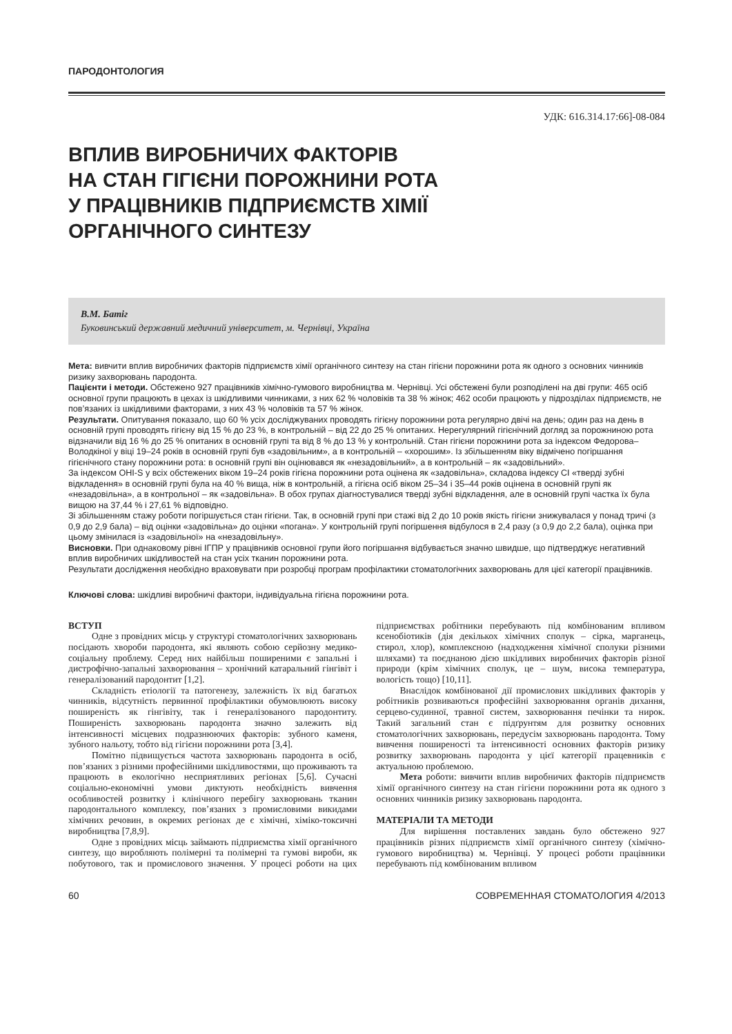ПАРОДОНТОЛОГИЯ
УДК: 616.314.17:66]-08-084
ВПЛИВ ВИРОБНИЧИХ ФАКТОРІВ
НА СТАН ГІГІЄНИ ПОРОЖНИНИ РОТА
У ПРАЦІВНИКІВ ПІДПРИЄМСТВ ХІМІЇ
ОРГАНІЧНОГО СИНТЕЗУ
В.М. Батіг
Буковинський державний медичний університет, м. Чернівці, Україна
Мета: вивчити вплив виробничих факторів підприємств хімії органічного синтезу на стан гігієни порожнини рота як одного з основних чинників ризику захворювань пародонта.
Пацієнти і методи. Обстежено 927 працівників хімічно-гумового виробництва м. Чернівці. Усі обстежені були розподілені на дві групи: 465 осіб основної групи працюють в цехах із шкідливими чинниками, з них 62 % чоловіків та 38 % жінок; 462 особи працюють у підрозділах підприємств, не пов’язаних із шкідливими факторами, з них 43 % чоловіків та 57 % жінок.
Результати. Опитування показало, що 60 % усіх досліджуваних проводять гігієну порожнини рота регулярно двічі на день; один раз на день в основній групі проводять гігієну від 15 % до 23 %, в контрольній – від 22 до 25 % опитаних. Нерегулярний гігієнічний догляд за порожниною рота відзначили від 16 % до 25 % опитаних в основній групі та від 8 % до 13 % у контрольній. Стан гігієни порожнини рота за індексом Федорова–Володкіної у віці 19–24 років в основній групі був «задовільним», а в контрольній – «хорошим». Із збільшенням віку відмічено погіршання гігієнічного стану порожнини рота: в основній групі він оцінювався як «незадовільний», а в контрольній – як «задовільний».
За індексом OHI-S у всіх обстежених віком 19–24 років гігієна порожнини рота оцінена як «задовільна», складова індексу CI «тверді зубні відкладення» в основній групі була на 40 % вища, ніж в контрольній, а гігієна осіб віком 25–34 і 35–44 років оцінена в основній групі як «незадовільна», а в контрольної – як «задовільна». В обох групах діагностувалися тверді зубні відкладення, але в основній групі частка їх була вищою на 37,44 % і 27,61 % відповідно.
Зі збільшенням стажу роботи погіршується стан гігієни. Так, в основній групі при стажі від 2 до 10 років якість гігієни знижувалася у понад тричі (з 0,9 до 2,9 бала) – від оцінки «задовільна» до оцінки «погана». У контрольній групі погіршення відбулося в 2,4 разу (з 0,9 до 2,2 бала), оцінка при цьому змінилася із «задовільної» на «незадовільну».
Висновки. При однаковому рівні ІГПР у працівників основної групи його погіршання відбувається значно швидше, що підтверджує негативний вплив виробничих шкідливостей на стан усіх тканин порожнини рота.
Результати дослідження необхідно враховувати при розробці програм профілактики стоматологічних захворювань для цієї категорії працівників.
Ключові слова: шкідливі виробничі фактори, індивідуальна гігієна порожнини рота.
ВСТУП
Одне з провідних місць у структурі стоматологічних захворювань посідають хвороби пародонта, які являють собою серйозну медико-соціальну проблему. Серед них найбільш поширеними є запальні і дистрофічно-запальні захворювання – хронічний катаральний гінгівіт і генералізований пародонтит [1,2].
Складність етіології та патогенезу, залежність їх від багатьох чинників, відсутність первинної профілактики обумовлюють високу поширеність як гінгівіту, так і генералізованого пародонтиту. Поширеність захворювань пародонта значно залежить від інтенсивності місцевих подразнюючих факторів: зубного каменя, зубного нальоту, тобто від гігієни порожнини рота [3,4].
Помітно підвищується частота захворювань пародонта в осіб, пов’язаних з різними професійними шкідливостями, що проживають та працюють в екологічно несприятливих регіонах [5,6]. Сучасні соціально-економічні умови диктують необхідність вивчення особливостей розвитку і клінічного перебігу захворювань тканин пародонтального комплексу, пов’язаних з промисловими викидами хімічних речовин, в окремих регіонах де є хімічні, хіміко-токсичні виробництва [7,8,9].
Одне з провідних місць займають підприємства хімії органічного синтезу, що виробляють полімерні та полімерні та гумові вироби, як побутового, так и промислового значення. У процесі роботи на цих підприємствах робітники перебувають під комбінованим впливом ксенобіотиків (дія декількох хімічних сполук – сірка, марганець, стирол, хлор), комплексною (надходження хімічної сполуки різними шляхами) та поєднаною дією шкідливих виробничих факторів різної природи (крім хімічних сполук, це – шум, висока температура, вологість тощо) [10,11].
Внаслідок комбінованої дії промислових шкідливих факторів у робітників розвиваються професійні захворювання органів дихання, серцево-судинної, травної систем, захворювання печінки та нирок. Такий загальний стан є підґрунтям для розвитку основних стоматологічних захворювань, передусім захворювань пародонта. Тому вивчення поширеності та інтенсивності основних факторів ризику розвитку захворювань пародонта у цієї категорії працевників є актуальною проблемою.
Мета роботи: вивчити вплив виробничих факторів підприємств хімії органічного синтезу на стан гігієни порожнини рота як одного з основних чинників ризику захворювань пародонта.
МАТЕРІАЛИ ТА МЕТОДИ
Для вирішення поставлених завдань було обстежено 927 працівників різних підприємств хімії органічного синтезу (хімічно-гумового виробництва) м. Чернівці. У процесі роботи працівники перебувають під комбінованим впливом
60 СОВРЕМЕННАЯ СТОМАТОЛОГИЯ 4/2013